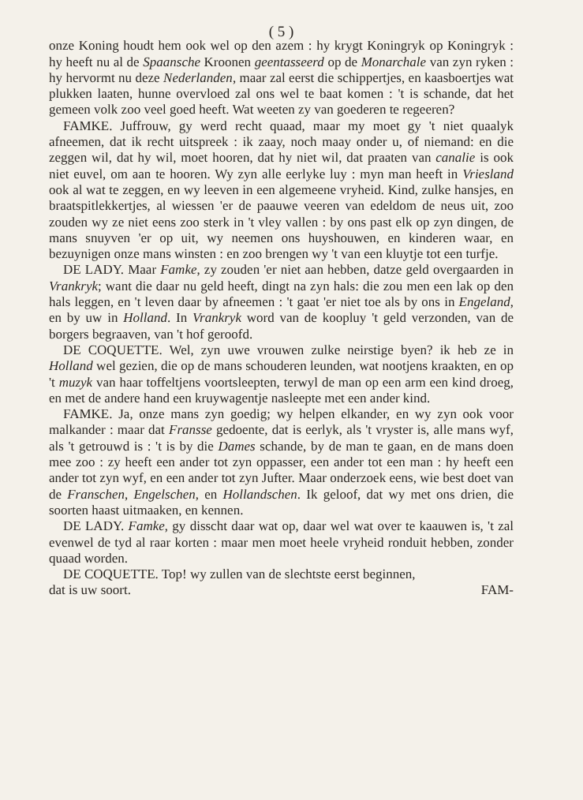( 5 )
onze Koning houdt hem ook wel op den azem : hy krygt Koningryk op Koningryk : hy heeft nu al de Spaansche Kroonen geentasseerd op de Monarchale van zyn ryken : hy hervormt nu deze Nederlanden, maar zal eerst die schippertjes, en kaasboertjes wat plukken laaten, hunne overvloed zal ons wel te baat komen : 't is schande, dat het gemeen volk zoo veel goed heeft. Wat weeten zy van goederen te regeeren?
FAMKE. Juffrouw, gy werd recht quaad, maar my moet gy 't niet quaalyk afneemen, dat ik recht uitspreek : ik zaay, noch maay onder u, of niemand: en die zeggen wil, dat hy wil, moet hooren, dat hy niet wil, dat praaten van canalie is ook niet euvel, om aan te hooren. Wy zyn alle eerlyke luy : myn man heeft in Vriesland ook al wat te zeggen, en wy leeven in een algemeene vryheid. Kind, zulke hansjes, en braatspitlekkertjes, al wiessen 'er de paauwe veeren van edeldom de neus uit, zoo zouden wy ze niet eens zoo sterk in 't vley vallen : by ons past elk op zyn dingen, de mans snuyven 'er op uit, wy neemen ons huyshouwen, en kinderen waar, en bezuynigen onze mans winsten : en zoo brengen wy 't van een kluytje tot een turfje.
DE LADY. Maar Famke, zy zouden 'er niet aan hebben, datze geld overgaarden in Vrankryk; want die daar nu geld heeft, dingt na zyn hals: die zou men een lak op den hals leggen, en 't leven daar by afneemen : 't gaat 'er niet toe als by ons in Engeland, en by uw in Holland. In Vrankryk word van de koopluy 't geld verzonden, van de borgers begraaven, van 't hof geroofd.
DE COQUETTE. Wel, zyn uwe vrouwen zulke neirstige byen? ik heb ze in Holland wel gezien, die op de mans schouderen leunden, wat nootjens kraakten, en op 't muzyk van haar toffeltjens voortsleepten, terwyl de man op een arm een kind droeg, en met de andere hand een kruywagentje nasleepte met een ander kind.
FAMKE. Ja, onze mans zyn goedig; wy helpen elkander, en wy zyn ook voor malkander : maar dat Fransse gedoente, dat is eerlyk, als 't vryster is, alle mans wyf, als 't getrouwd is : 't is by die Dames schande, by de man te gaan, en de mans doen mee zoo : zy heeft een ander tot zyn oppasser, een ander tot een man : hy heeft een ander tot zyn wyf, en een ander tot zyn Jufter. Maar onderzoek eens, wie best doet van de Franschen, Engelschen, en Hollandschen. Ik geloof, dat wy met ons drien, die soorten haast uitmaaken, en kennen.
DE LADY. Famke, gy disscht daar wat op, daar wel wat over te kaauwen is, 't zal evenwel de tyd al raar korten : maar men moet heele vryheid ronduit hebben, zonder quaad worden.
DE COQUETTE. Top! wy zullen van de slechtste eerst beginnen,
dat is uw soort. FAM-